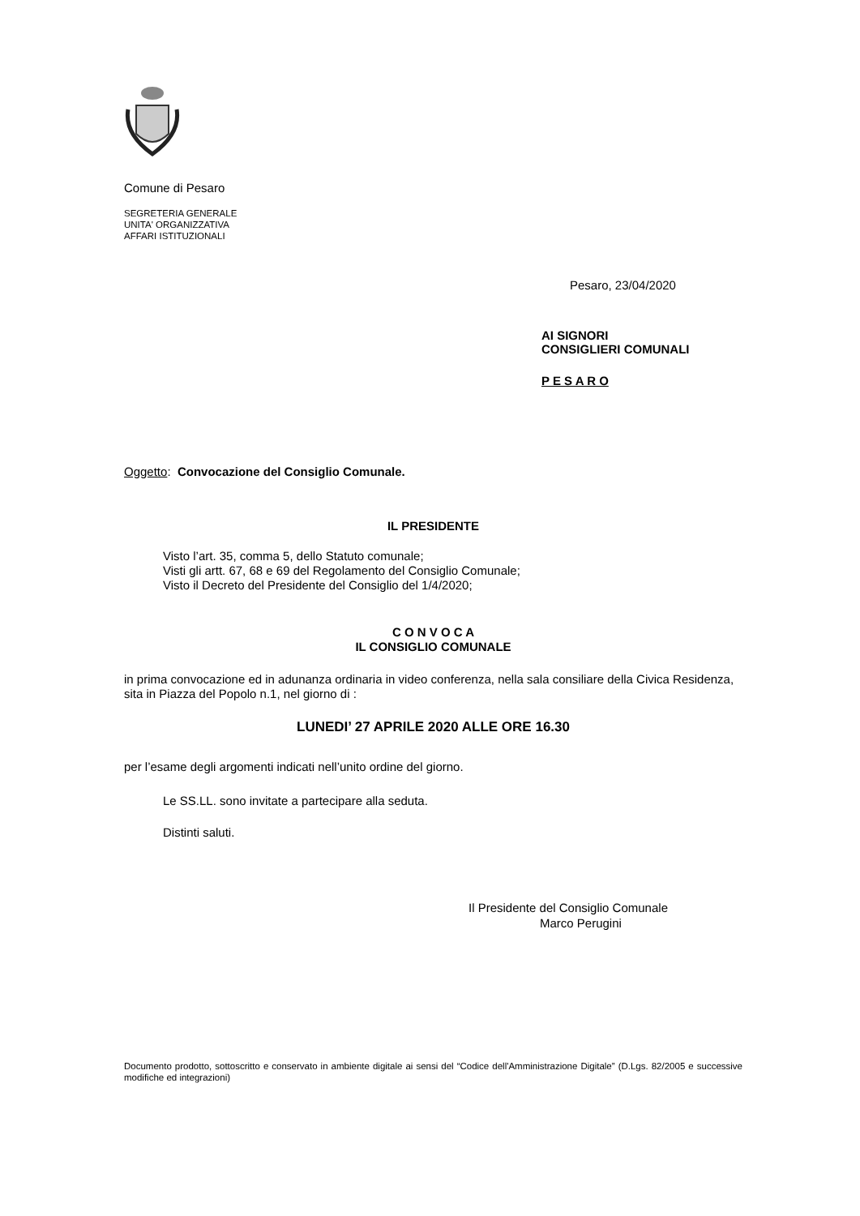Comune di Pesaro
SEGRETERIA GENERALE
UNITA' ORGANIZZATIVA
AFFARI ISTITUZIONALI
Pesaro, 23/04/2020
AI SIGNORI
CONSIGLIERI COMUNALI
P E S A R O
Oggetto: Convocazione del Consiglio Comunale.
IL PRESIDENTE
Visto l’art. 35, comma 5, dello Statuto comunale;
Visti gli artt. 67, 68 e 69 del Regolamento del Consiglio Comunale;
Visto il Decreto del Presidente del Consiglio del 1/4/2020;
C O N V O C A
IL CONSIGLIO COMUNALE
in prima convocazione ed in adunanza ordinaria in video conferenza, nella sala consiliare della Civica Residenza, sita in Piazza del Popolo n.1, nel giorno di :
LUNEDI’ 27 APRILE 2020 ALLE ORE 16.30
per l’esame degli argomenti indicati nell’unito ordine del giorno.
Le SS.LL. sono invitate a partecipare alla seduta.
Distinti saluti.
Il Presidente del Consiglio Comunale
Marco Perugini
Documento prodotto, sottoscritto e conservato in ambiente digitale ai sensi del “Codice dell'Amministrazione Digitale” (D.Lgs. 82/2005 e successive modifiche ed integrazioni)